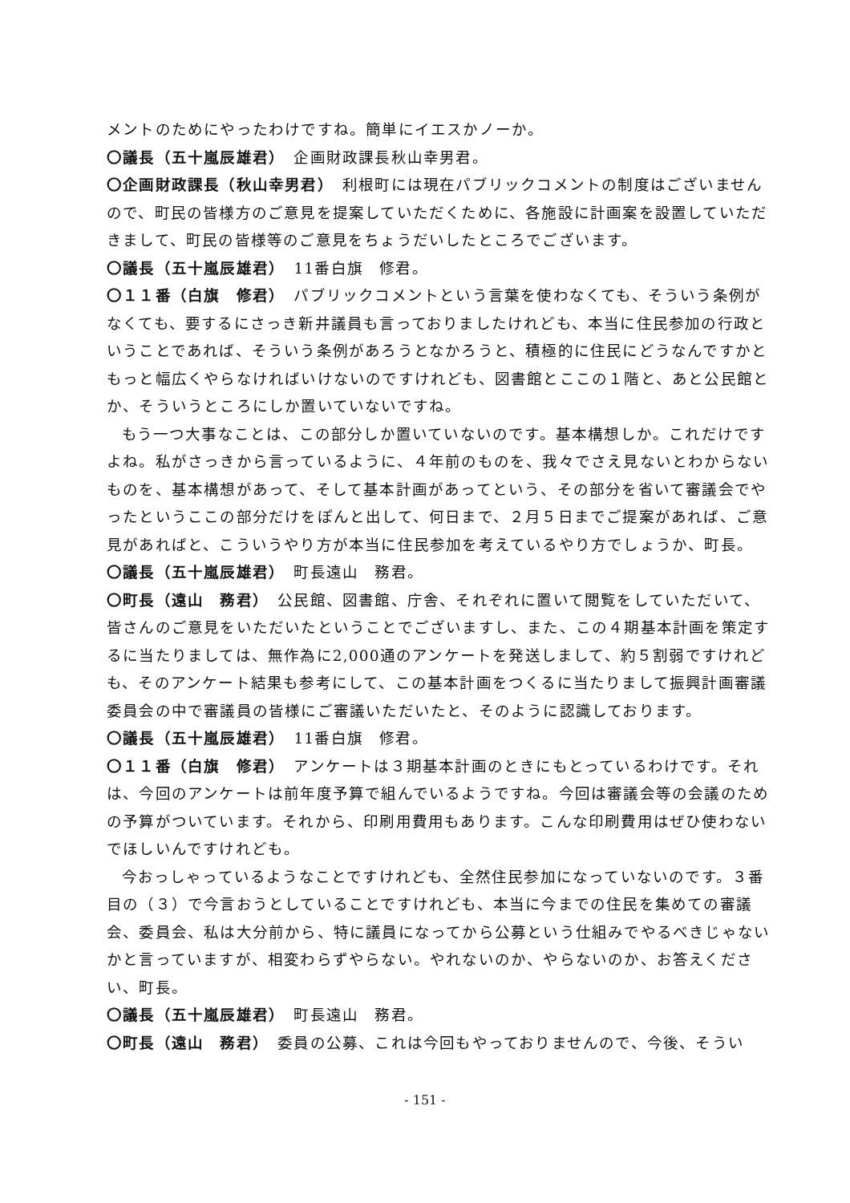メントのためにやったわけですね。簡単にイエスかノーか。
〇議長（五十嵐辰雄君）　企画財政課長秋山幸男君。
〇企画財政課長（秋山幸男君）　利根町には現在パブリックコメントの制度はございませんので、町民の皆様方のご意見を提案していただくために、各施設に計画案を設置していただきまして、町民の皆様等のご意見をちょうだいしたところでございます。
〇議長（五十嵐辰雄君）　11番白旗　修君。
〇１１番（白旗　修君）　パブリックコメントという言葉を使わなくても、そういう条例がなくても、要するにさっき新井議員も言っておりましたけれども、本当に住民参加の行政ということであれば、そういう条例があろうとなかろうと、積極的に住民にどうなんですかともっと幅広くやらなければいけないのですけれども、図書館とここの１階と、あと公民館とか、そういうところにしか置いていないですね。
もう一つ大事なことは、この部分しか置いていないのです。基本構想しか。これだけですよね。私がさっきから言っているように、４年前のものを、我々でさえ見ないとわからないものを、基本構想があって、そして基本計画があってという、その部分を省いて審議会でやったというここの部分だけをぽんと出して、何日まで、２月５日までご提案があれば、ご意見があればと、こういうやり方が本当に住民参加を考えているやり方でしょうか、町長。
〇議長（五十嵐辰雄君）　町長遠山　務君。
〇町長（遠山　務君）　公民館、図書館、庁舎、それぞれに置いて閲覧をしていただいて、皆さんのご意見をいただいたということでございますし、また、この４期基本計画を策定するに当たりましては、無作為に2,000通のアンケートを発送しまして、約５割弱ですけれども、そのアンケート結果も参考にして、この基本計画をつくるに当たりまして振興計画審議委員会の中で審議員の皆様にご審議いただいたと、そのように認識しております。
〇議長（五十嵐辰雄君）　11番白旗　修君。
〇１１番（白旗　修君）　アンケートは３期基本計画のときにもとっているわけです。それは、今回のアンケートは前年度予算で組んでいるようですね。今回は審議会等の会議のための予算がついています。それから、印刷用費用もあります。こんな印刷費用はぜひ使わないでほしいんですけれども。
今おっしゃっているようなことですけれども、全然住民参加になっていないのです。３番目の（３）で今言おうとしていることですけれども、本当に今までの住民を集めての審議会、委員会、私は大分前から、特に議員になってから公募という仕組みでやるべきじゃないかと言っていますが、相変わらずやらない。やれないのか、やらないのか、お答えください、町長。
〇議長（五十嵐辰雄君）　町長遠山　務君。
〇町長（遠山　務君）　委員の公募、これは今回もやっておりませんので、今後、そうい
- 151 -